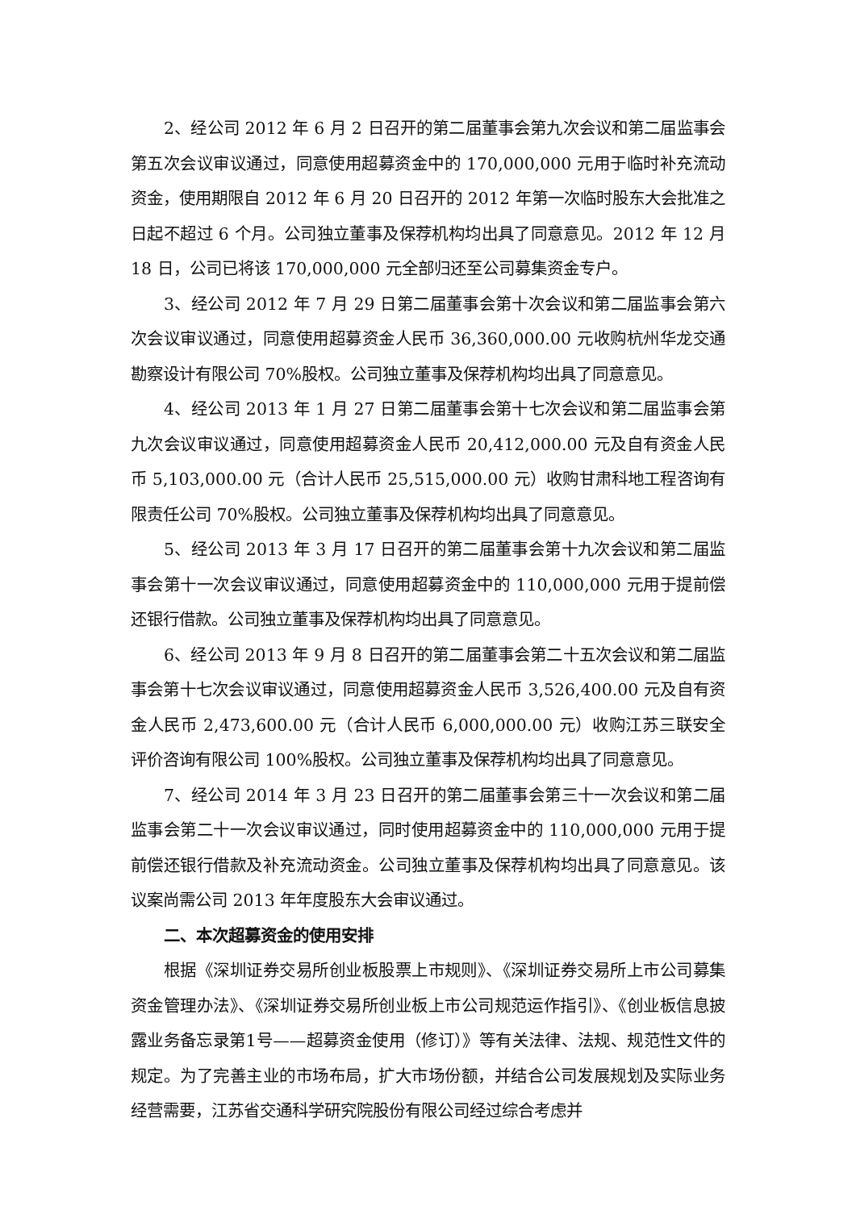2、经公司 2012 年 6 月 2 日召开的第二届董事会第九次会议和第二届监事会第五次会议审议通过，同意使用超募资金中的 170,000,000 元用于临时补充流动资金，使用期限自 2012 年 6 月 20 日召开的 2012 年第一次临时股东大会批准之日起不超过 6 个月。公司独立董事及保荐机构均出具了同意意见。2012 年 12 月 18 日，公司已将该 170,000,000 元全部归还至公司募集资金专户。
3、经公司 2012 年 7 月 29 日第二届董事会第十次会议和第二届监事会第六次会议审议通过，同意使用超募资金人民币 36,360,000.00 元收购杭州华龙交通勘察设计有限公司 70%股权。公司独立董事及保荐机构均出具了同意意见。
4、经公司 2013 年 1 月 27 日第二届董事会第十七次会议和第二届监事会第九次会议审议通过，同意使用超募资金人民币 20,412,000.00 元及自有资金人民币 5,103,000.00 元（合计人民币 25,515,000.00 元）收购甘肃科地工程咨询有限责任公司 70%股权。公司独立董事及保荐机构均出具了同意意见。
5、经公司 2013 年 3 月 17 日召开的第二届董事会第十九次会议和第二届监事会第十一次会议审议通过，同意使用超募资金中的 110,000,000 元用于提前偿还银行借款。公司独立董事及保荐机构均出具了同意意见。
6、经公司 2013 年 9 月 8 日召开的第二届董事会第二十五次会议和第二届监事会第十七次会议审议通过，同意使用超募资金人民币 3,526,400.00 元及自有资金人民币 2,473,600.00 元（合计人民币 6,000,000.00 元）收购江苏三联安全评价咨询有限公司 100%股权。公司独立董事及保荐机构均出具了同意意见。
7、经公司 2014 年 3 月 23 日召开的第二届董事会第三十一次会议和第二届监事会第二十一次会议审议通过，同时使用超募资金中的 110,000,000 元用于提前偿还银行借款及补充流动资金。公司独立董事及保荐机构均出具了同意意见。该议案尚需公司 2013 年年度股东大会审议通过。
二、本次超募资金的使用安排
根据《深圳证券交易所创业板股票上市规则》、《深圳证券交易所上市公司募集资金管理办法》、《深圳证券交易所创业板上市公司规范运作指引》、《创业板信息披露业务备忘录第1号——超募资金使用（修订）》等有关法律、法规、规范性文件的规定。为了完善主业的市场布局，扩大市场份额，并结合公司发展规划及实际业务经营需要，江苏省交通科学研究院股份有限公司经过综合考虑并